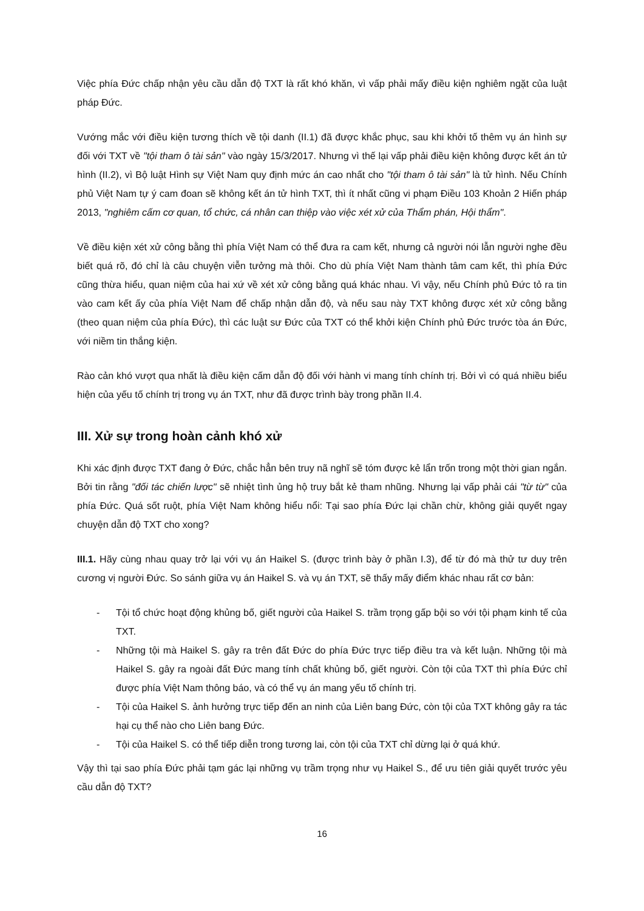Việc phía Đức chấp nhận yêu cầu dẫn độ TXT là rất khó khăn, vì vấp phải mấy điều kiện nghiêm ngặt của luật pháp Đức.
Vướng mắc với điều kiện tương thích về tội danh (II.1) đã được khắc phục, sau khi khởi tố thêm vụ án hình sự đối với TXT về "tội tham ô tài sản" vào ngày 15/3/2017. Nhưng vì thế lại vấp phải điều kiện không được kết án tử hình (II.2), vì Bộ luật Hình sự Việt Nam quy định mức án cao nhất cho "tội tham ô tài sản" là tử hình. Nếu Chính phủ Việt Nam tự ý cam đoan sẽ không kết án tử hình TXT, thì ít nhất cũng vi phạm Điều 103 Khoản 2 Hiến pháp 2013, "nghiêm cấm cơ quan, tổ chức, cá nhân can thiệp vào việc xét xử của Thẩm phán, Hội thẩm".
Về điều kiện xét xử công bằng thì phía Việt Nam có thể đưa ra cam kết, nhưng cả người nói lẫn người nghe đều biết quá rõ, đó chỉ là câu chuyện viễn tưởng mà thôi. Cho dù phía Việt Nam thành tâm cam kết, thì phía Đức cũng thừa hiểu, quan niệm của hai xứ về xét xử công bằng quá khác nhau. Vì vậy, nếu Chính phủ Đức tỏ ra tin vào cam kết ấy của phía Việt Nam để chấp nhận dẫn độ, và nếu sau này TXT không được xét xử công bằng (theo quan niệm của phía Đức), thì các luật sư Đức của TXT có thể khởi kiện Chính phủ Đức trước tòa án Đức, với niềm tin thắng kiện.
Rào cản khó vượt qua nhất là điều kiện cấm dẫn độ đối với hành vi mang tính chính trị. Bởi vì có quá nhiều biểu hiện của yếu tố chính trị trong vụ án TXT, như đã được trình bày trong phần II.4.
III. Xử sự trong hoàn cảnh khó xử
Khi xác định được TXT đang ở Đức, chắc hẳn bên truy nã nghĩ sẽ tóm được kẻ lẩn trốn trong một thời gian ngắn. Bởi tin rằng "đối tác chiến lược" sẽ nhiệt tình ủng hộ truy bắt kẻ tham nhũng. Nhưng lại vấp phải cái "từ từ" của phía Đức. Quá sốt ruột, phía Việt Nam không hiểu nổi: Tại sao phía Đức lại chần chừ, không giải quyết ngay chuyện dẫn độ TXT cho xong?
III.1. Hãy cùng nhau quay trở lại với vụ án Haikel S. (được trình bày ở phần I.3), để từ đó mà thử tư duy trên cương vị người Đức. So sánh giữa vụ án Haikel S. và vụ án TXT, sẽ thấy mấy điểm khác nhau rất cơ bản:
- Tội tổ chức hoạt động khủng bố, giết người của Haikel S. trầm trọng gấp bội so với tội phạm kinh tế của TXT.
- Những tội mà Haikel S. gây ra trên đất Đức do phía Đức trực tiếp điều tra và kết luận. Những tội mà Haikel S. gây ra ngoài đất Đức mang tính chất khủng bố, giết người. Còn tội của TXT thì phía Đức chỉ được phía Việt Nam thông báo, và có thể vụ án mang yếu tố chính trị.
- Tội của Haikel S. ảnh hưởng trực tiếp đến an ninh của Liên bang Đức, còn tội của TXT không gây ra tác hại cụ thể nào cho Liên bang Đức.
- Tội của Haikel S. có thể tiếp diễn trong tương lai, còn tội của TXT chỉ dừng lại ở quá khứ.
Vậy thì tại sao phía Đức phải tạm gác lại những vụ trầm trọng như vụ Haikel S., để ưu tiên giải quyết trước yêu cầu dẫn độ TXT?
16